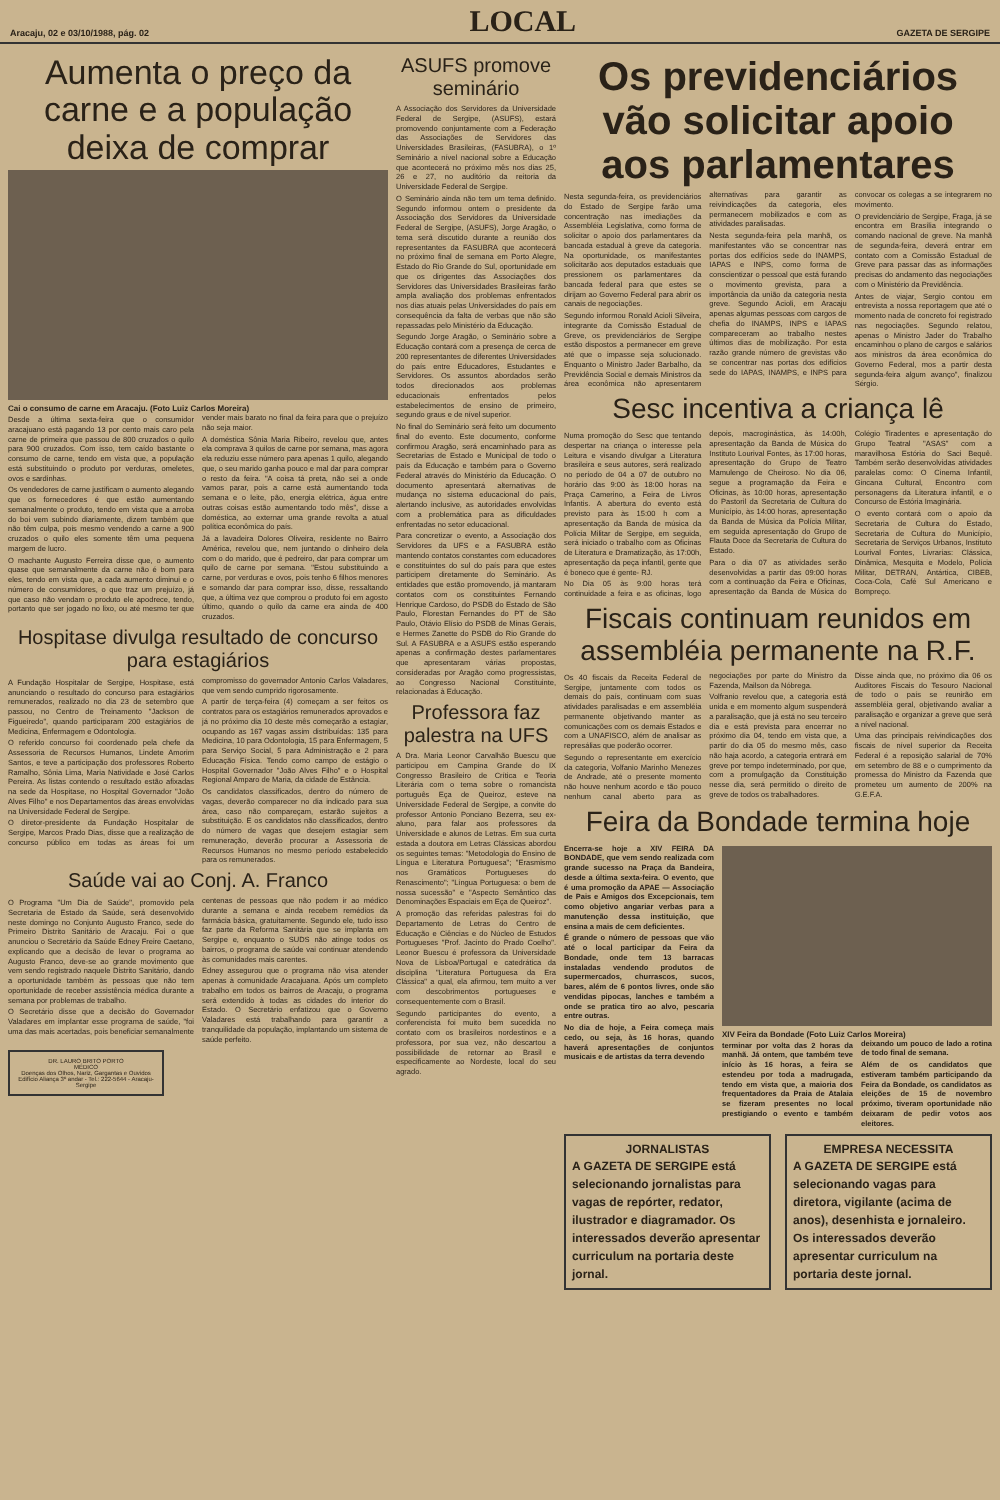Aracaju, 02 e 03/10/1988, pág. 02 LOCAL GAZETA DE SERGIPE
Aumenta o preço da carne e a população deixa de comprar
Cai o consumo de carne em Aracaju. (Foto Luiz Carlos Moreira)
Desde a última sexta-feira que o consumidor aracajuano está pagando 13 por cento mais caro pela carne de primeira que passou de 800 cruzados o quilo para 900 cruzados. Com isso, tem caído bastante o consumo de carne, tendo em vista que, a população está substituindo o produto por verduras, omeletes, ovos e sardinhas.
Os vendedores de carne justificam o aumento alegando que os fornecedores é que estão aumentando semanalmente o produto, tendo em vista que a arroba do boi vem subindo diariamente, dizem também que não têm culpa, pois mesmo vendendo a carne a 900 cruzados o quilo eles somente têm uma pequena margem de lucro.
O machante Augusto Ferreira disse que, o aumento quase que semanalmente da carne não é bom para eles, tendo em vista que, a cada aumento diminui e o número de consumidores, o que traz um prejuízo, já que caso não vendam o produto ele apodrece, tendo, portanto que ser jogado no lixo, ou até mesmo ter que vender mais barato no final da feira para que o prejuízo não seja maior.
A doméstica Sônia Maria Ribeiro, revelou que, antes ela comprava 3 quilos de carne por semana, mas agora ela reduziu esse número para apenas 1 quilo, alegando que, o seu marido ganha pouco e mal dar para comprar o resto da feira. "A coisa tá preta, não sei a onde vamos parar, pois a carne está aumentando toda semana e o leite, pão, energia elétrica, água entre outras coisas estão aumentando todo mês", disse a doméstica, ao externar uma grande revolta a atual política econômica do país.
Já a lavadeira Dolores Oliveira, residente no Bairro América, revelou que, nem juntando o dinheiro dela com o do marido, que é pedreiro, dar para comprar um quilo de carne por semana. "Estou substituindo a carne, por verduras e ovos, pois tenho 6 filhos menores e somando dar para comprar isso, disse, ressaltando que, a última vez que comprou o produto foi em agosto último, quando o quilo da carne era ainda de 400 cruzados.
Hospitase divulga resultado de concurso para estagiários
A Fundação Hospitalar de Sergipe, Hospitase, está anunciando o resultado do concurso para estagiários remunerados, realizado no dia 23 de setembro que passou, no Centro de Treinamento "Jackson de Figueiredo", quando participaram 200 estagiários de Medicina, Enfermagem e Odontologia.
O referido concurso foi coordenado pela chefe da Assessoria de Recursos Humanos, Lindete Amorim Santos, e teve a participação dos professores Roberto Ramalho, Sônia Lima, Maria Natividade e José Carlos Pereira. As listas contendo o resultado estão afixadas na sede da Hospitase, no Hospital Governador "João Alves Filho" e nos Departamentos das áreas envolvidas na Universidade Federal de Sergipe.
O diretor-presidente da Fundação Hospitalar de Sergipe, Marcos Prado Dias, disse que a realização de concurso público em todas as áreas foi um compromisso do governador Antonio Carlos Valadares, que vem sendo cumprido rigorosamente.
A partir de terça-feira (4) começam a ser feitos os contratos para os estagiários remunerados aprovados e já no próximo dia 10 deste mês começarão a estagiar, ocupando as 167 vagas assim distribuídas: 135 para Medicina, 10 para Odontologia, 15 para Enfermagem, 5 para Serviço Social, 5 para Administração e 2 para Educação Física. Tendo como campo de estágio o Hospital Governador "João Alves Filho" e o Hospital Regional Amparo de Maria, da cidade de Estância.
Os candidatos classificados, dentro do número de vagas, deverão comparecer no dia indicado para sua área, caso não compareçam, estarão sujeitos a substituição. E os candidatos não classificados, dentro do número de vagas que desejem estagiar sem remuneração, deverão procurar a Assessoria de Recursos Humanos no mesmo período estabelecido para os remunerados.
Saúde vai ao Conj. A. Franco
O Programa "Um Dia de Saúde", promovido pela Secretaria de Estado da Saúde, será desenvolvido neste domingo no Conjunto Augusto Franco, sede do Primeiro Distrito Sanitário de Aracaju. Foi o que anunciou o Secretário da Saúde Edney Freire Caetano, explicando que a decisão de levar o programa ao Augusto Franco, deve-se ao grande movimento que vem sendo registrado naquele Distrito Sanitário, dando a oportunidade também às pessoas que não tem oportunidade de receber assistência médica durante a semana por problemas de trabalho.
O Secretário disse que a decisão do Governador Valadares em implantar esse programa de saúde, "foi uma das mais acertadas, pois beneficiar semanalmente centenas de pessoas que não podem ir ao médico durante a semana e ainda recebem remédios da farmácia básica, gratuitamente. Segundo ele, tudo isso faz parte da Reforma Sanitária que se implanta em Sergipe e, enquanto o SUDS não atinge todos os bairros, o programa de saúde vai continuar atendendo às comunidades mais carentes.
Edney assegurou que o programa não visa atender apenas à comunidade Aracajuana. Após um completo trabalho em todos os bairros de Aracaju, o programa será extendido à todas as cidades do interior do Estado. O Secretário enfatizou que o Governo Valadares está trabalhando para garantir a tranquilidade da população, implantando um sistema de saúde perfeito.
DR. LAURO BRITO PORTO
MÉDICO
Doenças dos Olhos, Nariz, Gargantas e Ouvidos
Edifício Aliança 3º andar - Tel.: 222-5644 - Aracaju-Sergipe
ASUFS promove seminário
A Associação dos Servidores da Universidade Federal de Sergipe, (ASUFS), estará promovendo conjuntamente com a Federação das Associações de Servidores das Universidades Brasileiras, (FASUBRA), o 1º Seminário a nível nacional sobre a Educação que acontecerá no próximo mês nos dias 25, 26 e 27, no auditório da reitoria da Universidade Federal de Sergipe.
O Seminário ainda não tem um tema definido. Segundo informou ontem o presidente da Associação dos Servidores da Universidade Federal de Sergipe, (ASUFS), Jorge Aragão, o tema será discutido durante a reunião dos representantes da FASUBRA que acontecerá no próximo final de semana em Porto Alegre, Estado do Rio Grande do Sul, oportunidade em que os dirigentes das Associações dos Servidores das Universidades Brasileiras farão ampla avaliação dos problemas enfrentados nos dias atuais pelas Universidades do país em consequência da falta de verbas que não são repassadas pelo Ministério da Educação.
Segundo Jorge Aragão, o Seminário sobre a Educação contará com a presença de cerca de 200 representantes de diferentes Universidades do país entre Educadores, Estudantes e Servidores. Os assuntos abordados serão todos direcionados aos problemas educacionais enfrentados pelos estabelecimentos de ensino de primeiro, segundo graus e de nível superior.
No final do Seminário será feito um documento final do evento. Este documento, conforme confirmou Aragão, será encaminhado para as Secretarias de Estado e Municipal de todo o país da Educação e também para o Governo Federal através do Ministério da Educação. O documento apresentará alternativas de mudança no sistema educacional do país, alertando inclusive, as autoridades envolvidas com a problemática para as dificuldades enfrentadas no setor educacional.
Para concretizar o evento, a Associação dos Servidores da UFS e a FASUBRA estão mantendo contatos constantes com educadores e constituintes do sul do país para que estes participem diretamente do Seminário. As entidades que estão promovendo, já mantaram contatos com os constituintes Fernando Henrique Cardoso, do PSDB do Estado de São Paulo, Florestan Fernandes do PT de São Paulo, Otávio Elísio do PSDB de Minas Gerais, e Hermes Zanette do PSDB do Rio Grande do Sul. A FASUBRA e a ASUFS estão esperando apenas a confirmação destes parlamentares que apresentaram várias propostas, consideradas por Aragão como progressistas, ao Congresso Nacional Constituinte, relacionadas à Educação.
Professora faz palestra na UFS
A Dra. Maria Leonor Carvalhão Buescu que participou em Campina Grande do IX Congresso Brasileiro de Crítica e Teoria Literária com o tema sobre o romancista português Eça de Queiroz, esteve na Universidade Federal de Sergipe, a convite do professor Antonio Ponciano Bezerra, seu ex-aluno, para falar aos professores da Universidade e alunos de Letras. Em sua curta estada a doutora em Letras Clássicas abordou os seguintes temas: "Metodologia do Ensino de Língua e Literatura Portuguesa"; "Erasmismo nos Gramáticos Portugueses do Renascimento"; "Língua Portuguesa: o bem de nossa sucessão" e "Aspecto Semântico das Denominações Espaciais em Eça de Queiroz".
A promoção das referidas palestras foi do Departamento de Letras do Centro de Educação e Ciências e do Núcleo de Estudos Portugueses "Prof. Jacinto do Prado Coelho". Leonor Buescu é professora da Universidade Nova de Lisboa/Portugal e catedrática da disciplina "Literatura Portuguesa da Era Clássica" a qual, ela afirmou, tem muito a ver com descobrimentos portugueses e consequentemente com o Brasil.
Segundo participantes do evento, a conferencista foi muito bem sucedida no contato com os brasileiros nordestinos e a professora, por sua vez, não descartou a possibilidade de retornar ao Brasil e especificamente ao Nordeste, local do seu agrado.
Os previdenciários vão solicitar apoio aos parlamentares
Nesta segunda-feira, os previdenciários do Estado de Sergipe farão uma concentração nas imediações da Assembléia Legislativa, como forma de solicitar o apoio dos parlamentares da bancada estadual à greve da categoria. Na oportunidade, os manifestantes solicitarão aos deputados estaduais que pressionem os parlamentares da bancada federal para que estes se dirijam ao Governo Federal para abrir os canais de negociações.
Segundo informou Ronald Acioli Silveira, integrante da Comissão Estadual de Greve, os previdenciários de Sergipe estão dispostos a permanecer em greve até que o impasse seja solucionado. Enquanto o Ministro Jader Barbalho, da Previdência Social e demais Ministros da área econômica não apresentarem alternativas para garantir as reivindicações da categoria, eles permanecem mobilizados e com as atividades paralisadas.
Nesta segunda-feira pela manhã, os manifestantes vão se concentrar nas portas dos edifícios sede do INAMPS, IAPAS e INPS, como forma de conscientizar o pessoal que está furando o movimento grevista, para a importância da união da categoria nesta greve. Segundo Acioli, em Aracaju apenas algumas pessoas com cargos de chefia do INAMPS, INPS e IAPAS compareceram ao trabalho nestes últimos dias de mobilização. Por esta razão grande número de grevistas vão se concentrar nas portas dos edifícios sede do IAPAS, INAMPS, e INPS para convocar os colegas a se integrarem no movimento.
O previdenciário de Sergipe, Fraga, já se encontra em Brasília integrando o comando nacional de greve. Na manhã de segunda-feira, deverá entrar em contato com a Comissão Estadual de Greve para passar das as informações precisas do andamento das negociações com o Ministério da Previdência.
Antes de viajar, Sergio contou em entrevista a nossa reportagem que até o momento nada de concreto foi registrado nas negociações. Segundo relatou, apenas o Ministro Jader do Trabalho encaminhou o plano de cargos e salários aos ministros da área econômica do Governo Federal, mos a partir desta segunda-feira algum avanço", finalizou Sérgio.
Sesc incentiva a criança lê
Numa promoção do Sesc que tentando despertar na criança o interesse pela Leitura e visando divulgar a Literatura brasileira e seus autores, será realizado no período de 04 a 07 de outubro no horário das 9:00 às 18:00 horas na Praça Camerino, a Feira de Livros Infantis. A abertura do evento está previsto para às 15:00 h com a apresentação da Banda de música da Polícia Militar de Sergipe, em seguida, será iniciado o trabalho com as Oficinas de Literatura e Dramatização, às 17:00h, apresentação da peça infantil, gente que é boneco que é gente- RJ.
No Dia 05 às 9:00 horas terá continuidade a feira e as oficinas, logo depois, macroginástica, às 14:00h, apresentação da Banda de Música do Instituto Lourival Fontes, às 17:00 horas, apresentação do Grupo de Teatro Mamulengo de Cheiroso. No dia 06, segue a programação da Feira e Oficinas, às 10:00 horas, apresentação do Pastoril da Secretaria de Cultura do Município, às 14:00 horas, apresentação da Banda de Música da Polícia Militar, em seguida apresentação do Grupo de Flauta Doce da Secretaria de Cultura do Estado.
Para o dia 07 as atividades serão desenvolvidas a partir das 09:00 horas com a continuação da Feira e Oficinas, apresentação da Banda de Música do Colégio Tiradentes e apresentação do Grupo Teatral "ASAS" com a maravilhosa Estória do Saci Bequê. Também serão desenvolvidas atividades paralelas como: O Cinema Infantil, Gincana Cultural, Encontro com personagens da Literatura infantil, e o Concurso de Estória Imaginária.
O evento contará com o apoio da Secretaria de Cultura do Estado, Secretaria de Cultura do Município, Secretaria de Serviços Urbanos, Instituto Lourival Fontes, Livrarias: Clássica, Dinâmica, Mesquita e Modelo, Polícia Militar, DETRAN, Antártica, CIBEB, Coca-Cola, Café Sul Americano e Bompreço.
Fiscais continuam reunidos em assembléia permanente na R.F.
Os 40 fiscais da Receita Federal de Sergipe, juntamente com todos os demais do país, continuam com suas atividades paralisadas e em assembléia permanente objetivando manter as comunicações com os demais Estados e com a UNAFISCO, além de analisar as represálias que poderão ocorrer.
Segundo o representante em exercício da categoria, Volfanio Marinho Menezes de Andrade, até o presente momento não houve nenhum acordo e tão pouco nenhum canal aberto para as negociações por parte do Ministro da Fazenda, Mailson da Nóbrega.
Volfranio revelou que, a categoria está unida e em momento algum suspenderá a paralisação, que já está no seu terceiro dia e está prevista para encerrar no próximo dia 04, tendo em vista que, a partir do dia 05 do mesmo mês, caso não haja acordo, a categoria entrará em greve por tempo indeterminado, por que, com a promulgação da Constituição nesse dia, será permitido o direito de greve de todos os trabalhadores.
Disse ainda que, no próximo dia 06 os Auditores Fiscais do Tesouro Nacional de todo o país se reunirão em assembléia geral, objetivando avaliar a paralisação e organizar a greve que será a nível nacional.
Uma das principais reivindicações dos fiscais de nível superior da Receita Federal é a reposição salarial de 70% em setembro de 88 e o cumprimento da promessa do Ministro da Fazenda que prometeu um aumento de 200% na G.E.F.A.
Feira da Bondade termina hoje
Encerra-se hoje a XIV FEIRA DA BONDADE, que vem sendo realizada com grande sucesso na Praça da Bandeira, desde a última sexta-feira. O evento, que é uma promoção da APAE — Associação de Pais e Amigos dos Excepcionais, tem como objetivo angariar verbas para a manutenção dessa instituição, que ensina a mais de cem deficientes.
É grande o número de pessoas que vão até o local participar da Feira da Bondade, onde tem 13 barracas instaladas vendendo produtos de supermercados, churrascos, sucos, bares, além de 6 pontos livres, onde são vendidas pipocas, lanches e também a onde se pratica tiro ao alvo, pescaria entre outras.
No dia de hoje, a Feira começa mais cedo, ou seja, às 16 horas, quando haverá apresentações de conjuntos musicais e de artistas da terra devendo
XIV Feira da Bondade (Foto Luiz Carlos Moreira)
terminar por volta das 2 horas da manhã. Já ontem, que também teve início às 16 horas, a feira se estendeu por toda a madrugada, tendo em vista que, a maioria dos frequentadores da Praia de Atalaia se fizeram presentes no local prestigiando o evento e também deixando um pouco de lado a rotina de todo final de semana.
Além de os candidatos que estiveram também participando da Feira da Bondade, os candidatos as eleições de 15 de novembro próximo, tiveram oportunidade não deixaram de pedir votos aos eleitores.
JORNALISTAS
A GAZETA DE SERGIPE está selecionando jornalistas para vagas de repórter, redator, ilustrador e diagramador. Os interessados deverão apresentar curriculum na portaria deste jornal.
EMPRESA NECESSITA
A GAZETA DE SERGIPE está selecionando vagas para diretora, vigilante (acima de anos), desenhista e jornaleiro. Os interessados deverão apresentar curriculum na portaria deste jornal.